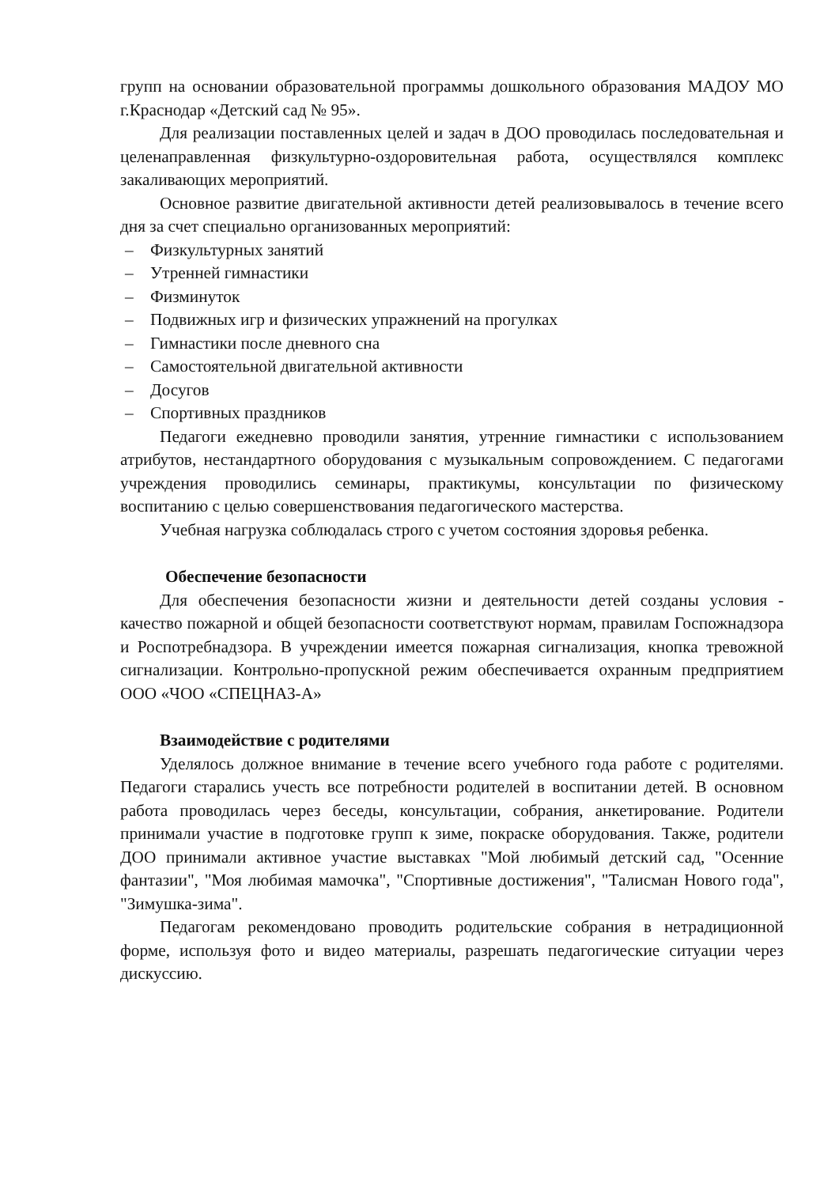групп на основании образовательной программы дошкольного образования МАДОУ МО г.Краснодар «Детский сад № 95».
Для реализации поставленных целей и задач в ДОО проводилась последовательная и целенаправленная физкультурно-оздоровительная работа, осуществлялся комплекс закаливающих мероприятий.
Основное развитие двигательной активности детей реализовывалось в течение всего дня за счет специально организованных мероприятий:
– Физкультурных занятий
– Утренней гимнастики
– Физминуток
– Подвижных игр и физических упражнений на прогулках
– Гимнастики после дневного сна
– Самостоятельной двигательной активности
– Досугов
– Спортивных праздников
Педагоги ежедневно проводили занятия, утренние гимнастики с использованием атрибутов, нестандартного оборудования с музыкальным сопровождением. С педагогами учреждения проводились семинары, практикумы, консультации по физическому воспитанию с целью совершенствования педагогического мастерства.
Учебная нагрузка соблюдалась строго с учетом состояния здоровья ребенка.
Обеспечение безопасности
Для обеспечения безопасности жизни и деятельности детей созданы условия - качество пожарной и общей безопасности соответствуют нормам, правилам Госпожнадзора и Роспотребнадзора. В учреждении имеется пожарная сигнализация, кнопка тревожной сигнализации. Контрольно-пропускной режим обеспечивается охранным предприятием ООО «ЧОО «СПЕЦНАЗ-А»
Взаимодействие с родителями
Уделялось должное внимание в течение всего учебного года работе с родителями. Педагоги старались учесть все потребности родителей в воспитании детей. В основном работа проводилась через беседы, консультации, собрания, анкетирование. Родители принимали участие в подготовке групп к зиме, покраске оборудования. Также, родители ДОО принимали активное участие выставках "Мой любимый детский сад, "Осенние фантазии", "Моя любимая мамочка", "Спортивные достижения", "Талисман Нового года", "Зимушка-зима".
Педагогам рекомендовано проводить родительские собрания в нетрадиционной форме, используя фото и видео материалы, разрешать педагогические ситуации через дискуссию.